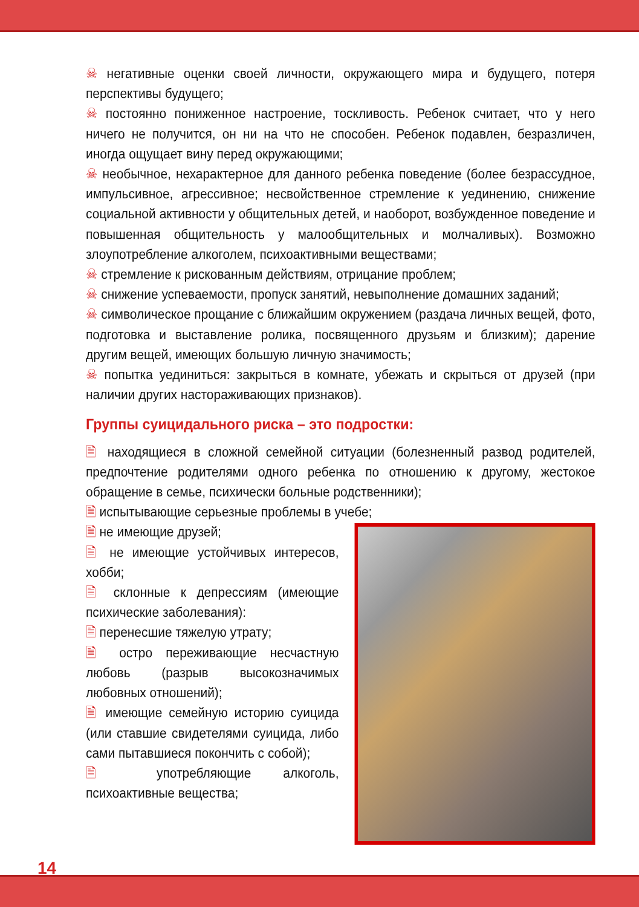☠ негативные оценки своей личности, окружающего мира и будущего, потеря перспективы будущего;
☠ постоянно пониженное настроение, тоскливость. Ребенок считает, что у него ничего не получится, он ни на что не способен. Ребенок подавлен, безразличен, иногда ощущает вину перед окружающими;
☠ необычное, нехарактерное для данного ребенка поведение (более безрассудное, импульсивное, агрессивное; несвойственное стремление к уединению, снижение социальной активности у общительных детей, и наоборот, возбужденное поведение и повышенная общительность у малообщительных и молчаливых). Возможно злоупотребление алкоголем, психоактивными веществами;
☠ стремление к рискованным действиям, отрицание проблем;
☠ снижение успеваемости, пропуск занятий, невыполнение домашних заданий;
☠ символическое прощание с ближайшим окружением (раздача личных вещей, фото, подготовка и выставление ролика, посвященного друзьям и близким); дарение другим вещей, имеющих большую личную значимость;
☠ попытка уединиться: закрыться в комнате, убежать и скрыться от друзей (при наличии других настораживающих признаков).
Группы суицидального риска – это подростки:
🗎 находящиеся в сложной семейной ситуации (болезненный развод родителей, предпочтение родителями одного ребенка по отношению к другому, жестокое обращение в семье, психически больные родственники);
🗎 испытывающие серьезные проблемы в учебе;
🗎 не имеющие друзей;
🗎 не имеющие устойчивых интересов, хобби;
🗎 склонные к депрессиям (имеющие психические заболевания):
🗎 перенесшие тяжелую утрату;
🗎 остро переживающие несчастную любовь (разрыв высокозначимых любовных отношений);
🗎 имеющие семейную историю суицида (или ставшие свидетелями суицида, либо сами пытавшиеся покончить с собой);
🗎 употребляющие алкоголь, психоактивные вещества;
14